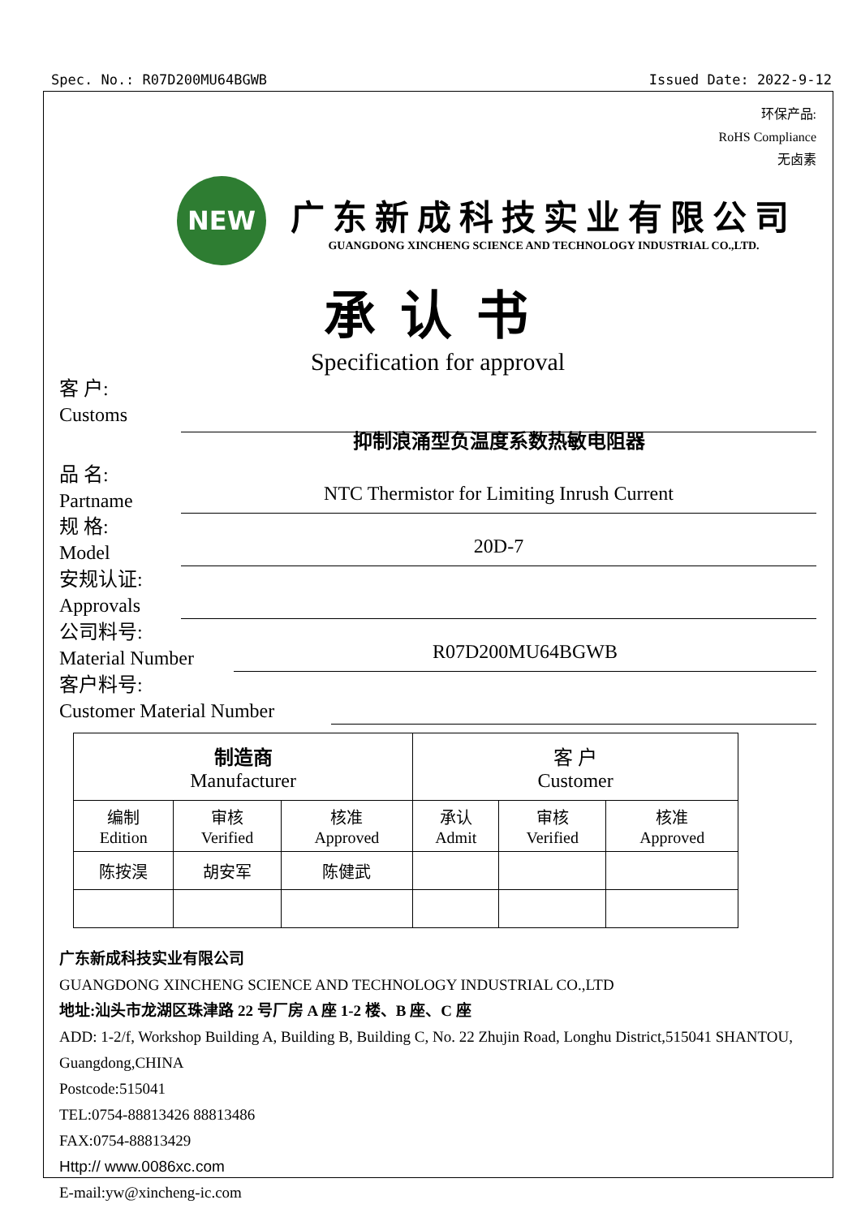Spec. No.: R07D200MU64BGWB Issued Date: 2022-9-12
环保产品:
RoHS Compliance
无卤素
NEW
广东新成科技实业有限公司
GUANGDONG XINCHENG SCIENCE AND TECHNOLOGY INDUSTRIAL CO.,LTD.
承认书
Specification for approval
客 户:
Customs
品 名:
Partname
抑制浪涌型负温度系数热敏电阻器
NTC Thermistor for Limiting Inrush Current
规 格:
Model
20D-7
安规认证:
Approvals
公司料号:
Material Number
R07D200MU64BGWB
客户料号:
Customer Material Number
| 制造商 Manufacturer | | | 客 户 Customer | | |
| 编制 Edition | 审核 Verified | 核准 Approved | 承认 Admit | 审核 Verified | 核准 Approved |
| 陈按淏 | 胡安军 | 陈健武 | | | |
广东新成科技实业有限公司
GUANGDONG XINCHENG SCIENCE AND TECHNOLOGY INDUSTRIAL CO.,LTD
地址:汕头市龙湖区珠津路 22 号厂房 A 座 1-2 楼、B 座、C 座
ADD: 1-2/f, Workshop Building A, Building B, Building C, No. 22 Zhujin Road, Longhu District,515041 SHANTOU, Guangdong,CHINA
Postcode:515041
TEL:0754-88813426 88813486
FAX:0754-88813429
Http:// www.0086xc.com
E-mail:yw@xincheng-ic.com